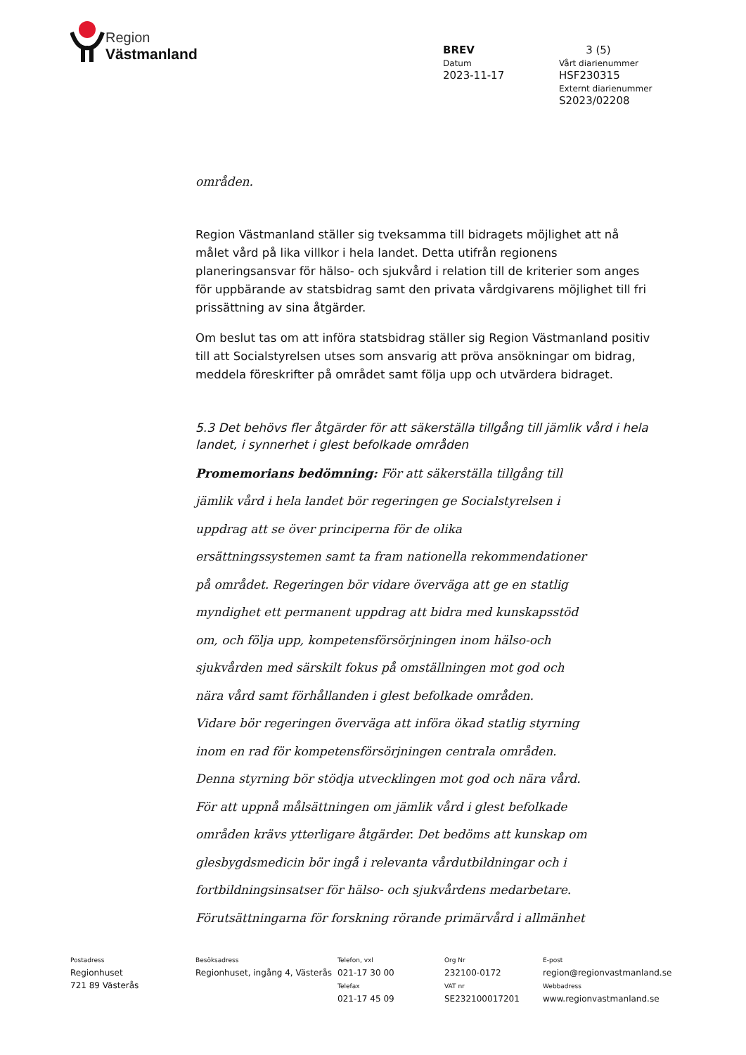Region
Västmanland
BREV 3 (5)
Datum
2023-11-17
Vårt diarienummer
HSF230315
Externt diarienummer
S2023/02208
områden.
Region Västmanland ställer sig tveksamma till bidragets möjlighet att nå målet vård på lika villkor i hela landet. Detta utifrån regionens planeringsansvar för hälso- och sjukvård i relation till de kriterier som anges för uppbärande av statsbidrag samt den privata vårdgivarens möjlighet till fri prissättning av sina åtgärder.
Om beslut tas om att införa statsbidrag ställer sig Region Västmanland positiv till att Socialstyrelsen utses som ansvarig att pröva ansökningar om bidrag, meddela föreskrifter på området samt följa upp och utvärdera bidraget.
5.3 Det behövs fler åtgärder för att säkerställa tillgång till jämlik vård i hela landet, i synnerhet i glest befolkade områden
Promemorians bedömning: För att säkerställa tillgång till jämlik vård i hela landet bör regeringen ge Socialstyrelsen i uppdrag att se över principerna för de olika ersättningssystemen samt ta fram nationella rekommendationer på området. Regeringen bör vidare överväga att ge en statlig myndighet ett permanent uppdrag att bidra med kunskapsstöd om, och följa upp, kompetensförsörjningen inom hälso-och sjukvården med särskilt fokus på omställningen mot god och nära vård samt förhållanden i glest befolkade områden.
Vidare bör regeringen överväga att införa ökad statlig styrning inom en rad för kompetensförsörjningen centrala områden. Denna styrning bör stödja utvecklingen mot god och nära vård. För att uppnå målsättningen om jämlik vård i glest befolkade områden krävs ytterligare åtgärder. Det bedöms att kunskap om glesbygdsmedicin bör ingå i relevanta vårdutbildningar och i fortbildningsinsatser för hälso- och sjukvårdens medarbetare. Förutsättningarna för forskning rörande primärvård i allmänhet
Postadress
Regionhuset
721 89 Västerås
Besöksadress
Regionhuset, ingång 4, Västerås
Telefon, vxl
021-17 30 00
Telefax
021-17 45 09
Org Nr
232100-0172
VAT nr
SE232100017201
E-post
region@regionvastmanland.se
Webbadress
www.regionvastmanland.se